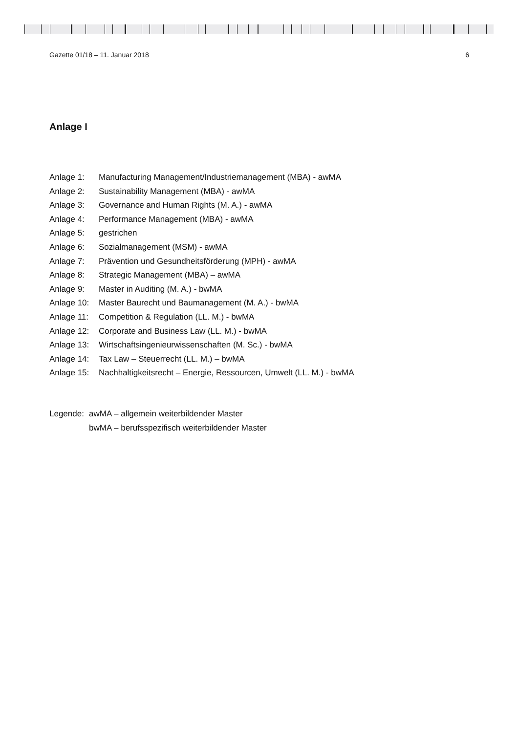Gazette 01/18 – 11. Januar 2018 6
Anlage I
Anlage 1: Manufacturing Management/Industriemanagement (MBA) - awMA
Anlage 2: Sustainability Management (MBA) - awMA
Anlage 3: Governance and Human Rights (M. A.) - awMA
Anlage 4: Performance Management (MBA) - awMA
Anlage 5: gestrichen
Anlage 6: Sozialmanagement (MSM) - awMA
Anlage 7: Prävention und Gesundheitsförderung (MPH) - awMA
Anlage 8: Strategic Management (MBA) – awMA
Anlage 9: Master in Auditing (M. A.) - bwMA
Anlage 10: Master Baurecht und Baumanagement (M. A.) - bwMA
Anlage 11: Competition & Regulation (LL. M.) - bwMA
Anlage 12: Corporate and Business Law (LL. M.) - bwMA
Anlage 13: Wirtschaftsingenieurwissenschaften (M. Sc.) - bwMA
Anlage 14: Tax Law – Steuerrecht (LL. M.) – bwMA
Anlage 15: Nachhaltigkeitsrecht – Energie, Ressourcen, Umwelt (LL. M.) - bwMA
Legende: awMA – allgemein weiterbildender Master
bwMA – berufsspezifisch weiterbildender Master